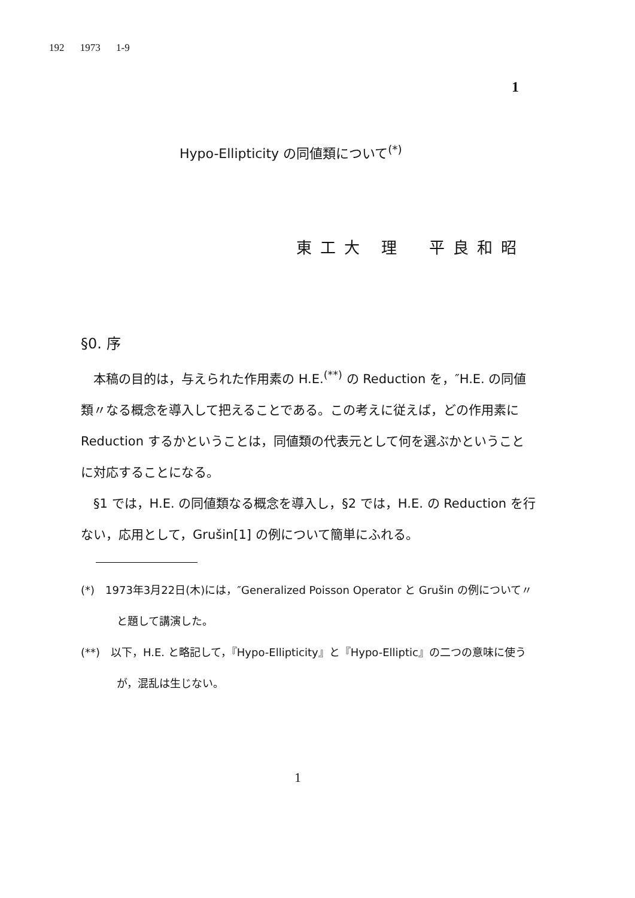192 1973 1-9
1
Hypo-Ellipticity の同値類について<sup>(*)</sup>
東工大 理　平良和昭
§0. 序
　本稿の目的は，与えられた作用素の H.E.<sup>(**)</sup> の Reduction を，″H.E. の同値類〃なる概念を導入して把えることである。この考えに従えば，どの作用素に Reduction するかということは，同値類の代表元として何を選ぶかということに対応することになる。
　§1 では，H.E. の同値類なる概念を導入し，§2 では，H.E. の Reduction を行ない，応用として，Grušin[1] の例について簡単にふれる。
(*)　1973年3月22日(木)には，″Generalized Poisson Operator と Grušin の例について〃　と題して講演した。
(**)　以下，H.E. と略記して，『Hypo-Ellipticity』と『Hypo-Elliptic』の二つの意味に使うが，混乱は生じない。
1